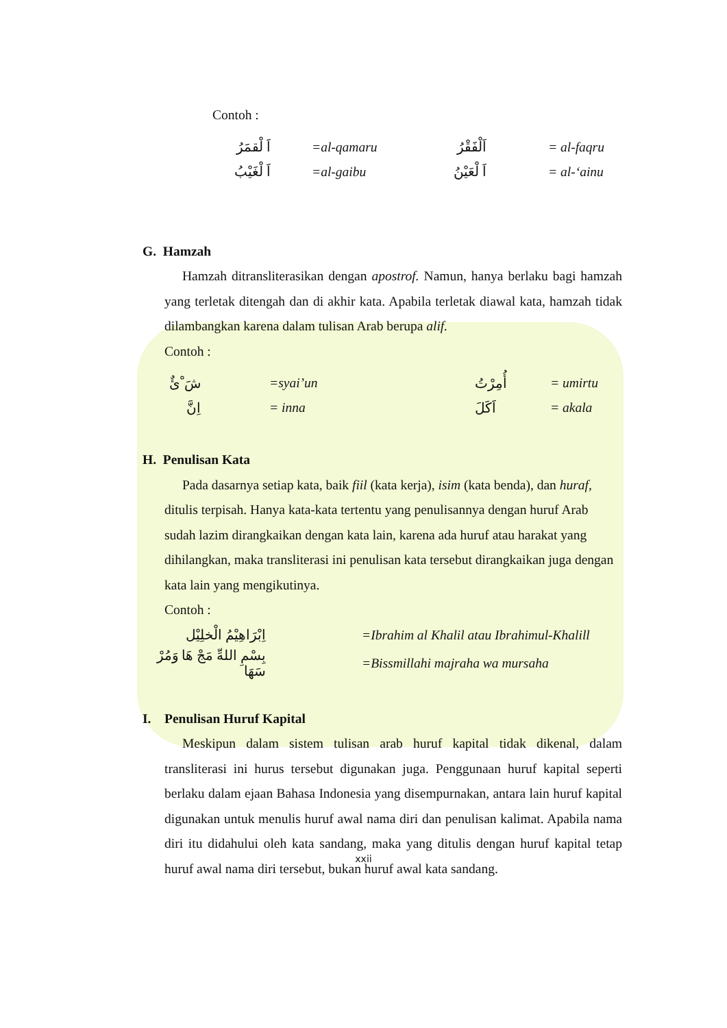Contoh :
| اَ لْقمَرُ | =al-qamaru | اَلْفَقْرُ | = al-faqru |
| اَ لْغَيْبُ | =al-gaibu | اَ لْعَيْنُ | = al-‘ainu |
G. Hamzah
Hamzah ditransliterasikan dengan apostrof. Namun, hanya berlaku bagi hamzah yang terletak ditengah dan di akhir kata. Apabila terletak diawal kata, hamzah tidak dilambangkan karena dalam tulisan Arab berupa alif.
Contoh :
| شَ ْئٌ | =syai’un | | أُمِرْتُ | = umirtu |
| اِنَّ | = inna | | اَكَلَ | = akala |
H. Penulisan Kata
Pada dasarnya setiap kata, baik fiil (kata kerja), isim (kata benda), dan huraf, ditulis terpisah. Hanya kata-kata tertentu yang penulisannya dengan huruf Arab sudah lazim dirangkaikan dengan kata lain, karena ada huruf atau harakat yang dihilangkan, maka transliterasi ini penulisan kata tersebut dirangkaikan juga dengan kata lain yang mengikutinya.
Contoh :
| اِبْرَاهِيْمُ الْخلِيْل | =Ibrahim al Khalil atau Ibrahimul-Khalill |
| بِسْمِ اللهِّ مَجْ هَا وَمُرْ سَهَا | =Bissmillahi majraha wa mursaha |
I. Penulisan Huruf Kapital
Meskipun dalam sistem tulisan arab huruf kapital tidak dikenal, dalam transliterasi ini hurus tersebut digunakan juga. Penggunaan huruf kapital seperti berlaku dalam ejaan Bahasa Indonesia yang disempurnakan, antara lain huruf kapital digunakan untuk menulis huruf awal nama diri dan penulisan kalimat. Apabila nama diri itu didahului oleh kata sandang, maka yang ditulis dengan huruf kapital tetap huruf awal nama diri tersebut, bukan huruf awal kata sandang.
xxii